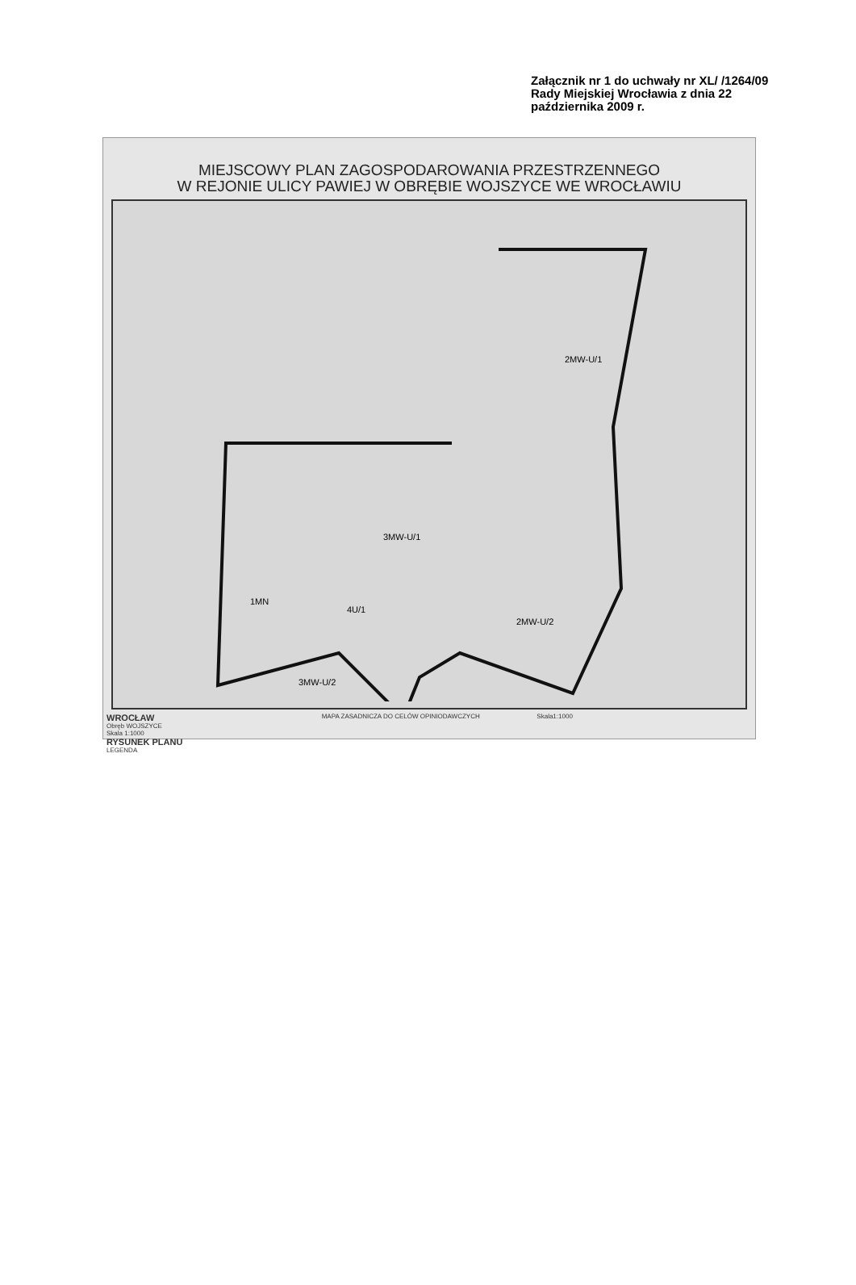Załącznik nr 1 do uchwały nr XL/ /1264/09 Rady Miejskiej Wrocławia z dnia 22 października 2009 r.
MIEJSCOWY PLAN ZAGOSPODAROWANIA PRZESTRZENNEGO
W REJONIE ULICY PAWIEJ W OBRĘBIE WOJSZYCE WE WROCŁAWIU
2MW-U/1
3MW-U/1
1MN
4U/1
2MW-U/2
3MW-U/2
WROCŁAW
Obręb WOJSZYCE
Skala 1:1000
RYSUNEK PLANU
LEGENDA
MAPA ZASADNICZA DO CELÓW OPINIODAWCZYCH
Skala1:1000